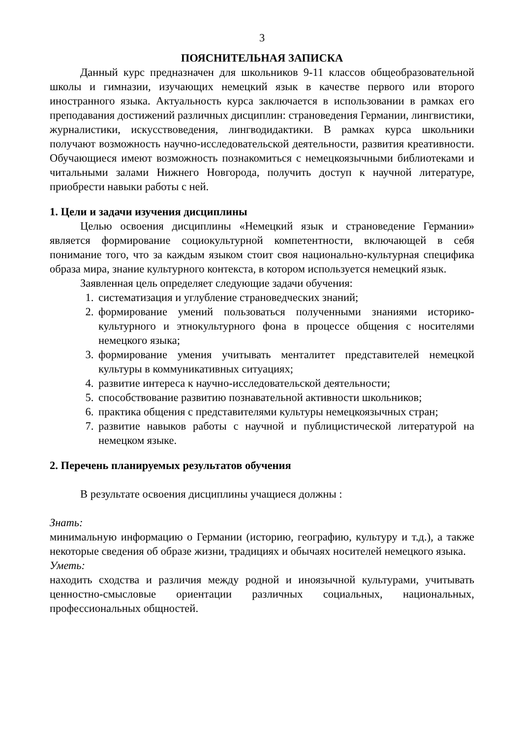3
ПОЯСНИТЕЛЬНАЯ ЗАПИСКА
Данный курс предназначен для школьников 9-11 классов общеобразовательной школы и гимназии, изучающих немецкий язык в качестве первого или второго иностранного языка. Актуальность курса заключается в использовании в рамках его преподавания достижений различных дисциплин: страноведения Германии, лингвистики, журналистики, искусствоведения, лингводидактики. В рамках курса школьники получают возможность научно-исследовательской деятельности, развития креативности. Обучающиеся имеют возможность познакомиться с немецкоязычными библиотеками и читальными залами Нижнего Новгорода, получить доступ к научной литературе, приобрести навыки работы с ней.
1. Цели и задачи изучения дисциплины
Целью освоения дисциплины «Немецкий язык и страноведение Германии» является формирование социокультурной компетентности, включающей в себя понимание того, что за каждым языком стоит своя национально-культурная специфика образа мира, знание культурного контекста, в котором используется немецкий язык.
Заявленная цель определяет следующие задачи обучения:
1. систематизация и углубление страноведческих знаний;
2. формирование умений пользоваться полученными знаниями историко-культурного и этнокультурного фона в процессе общения с носителями немецкого языка;
3. формирование умения учитывать менталитет представителей немецкой культуры в коммуникативных ситуациях;
4. развитие интереса к научно-исследовательской деятельности;
5. способствование развитию познавательной активности школьников;
6. практика общения с представителями культуры немецкоязычных стран;
7. развитие навыков работы с научной и публицистической литературой на немецком языке.
2. Перечень планируемых результатов обучения
В результате освоения дисциплины учащиеся должны :
Знать:
минимальную информацию о Германии (историю, географию, культуру и т.д.), а также некоторые сведения об образе жизни, традициях и обычаях носителей немецкого языка.
Уметь:
находить сходства и различия между родной и иноязычной культурами, учитывать ценностно-смысловые ориентации различных социальных, национальных, профессиональных общностей.